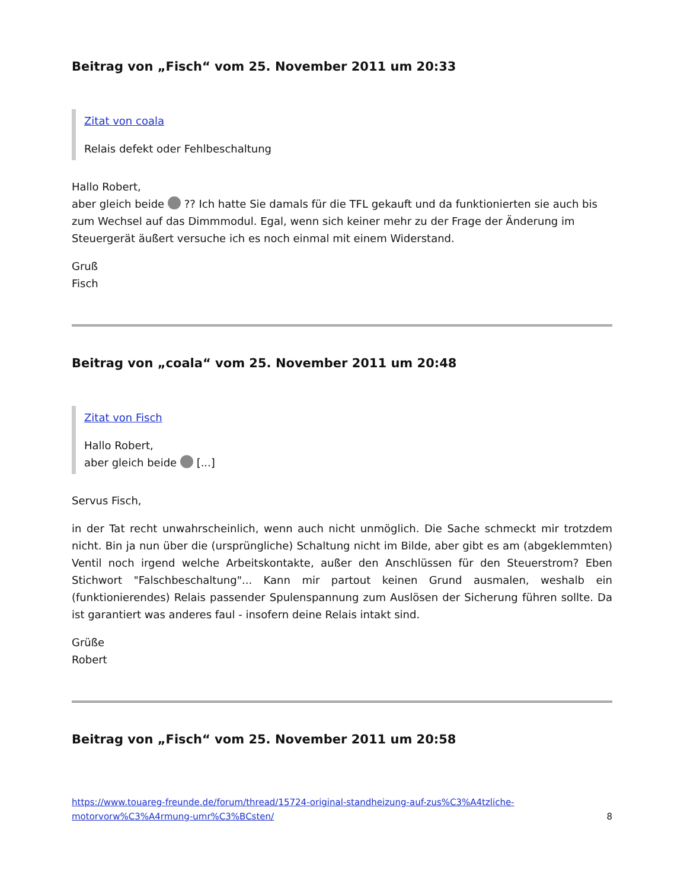Beitrag von „Fisch“ vom 25. November 2011 um 20:33
Zitat von coala
Relais defekt oder Fehlbeschaltung
Hallo Robert,
aber gleich beide ?? Ich hatte Sie damals für die TFL gekauft und da funktionierten sie auch bis zum Wechsel auf das Dimmmodul. Egal, wenn sich keiner mehr zu der Frage der Änderung im Steuergerät äußert versuche ich es noch einmal mit einem Widerstand.
Gruß
Fisch
Beitrag von „coala“ vom 25. November 2011 um 20:48
Zitat von Fisch
Hallo Robert,
aber gleich beide [...]
Servus Fisch,
in der Tat recht unwahrscheinlich, wenn auch nicht unmöglich. Die Sache schmeckt mir trotzdem nicht. Bin ja nun über die (ursprüngliche) Schaltung nicht im Bilde, aber gibt es am (abgeklemmten) Ventil noch irgend welche Arbeitskontakte, außer den Anschlüssen für den Steuerstrom? Eben Stichwort "Falschbeschaltung"... Kann mir partout keinen Grund ausmalen, weshalb ein (funktionierendes) Relais passender Spulenspannung zum Auslösen der Sicherung führen sollte. Da ist garantiert was anderes faul - insofern deine Relais intakt sind.
Grüße
Robert
Beitrag von „Fisch“ vom 25. November 2011 um 20:58
https://www.touareg-freunde.de/forum/thread/15724-original-standheizung-auf-zus%C3%A4tzliche-motorvorw%C3%A4rmung-umr%C3%BCsten/ 8